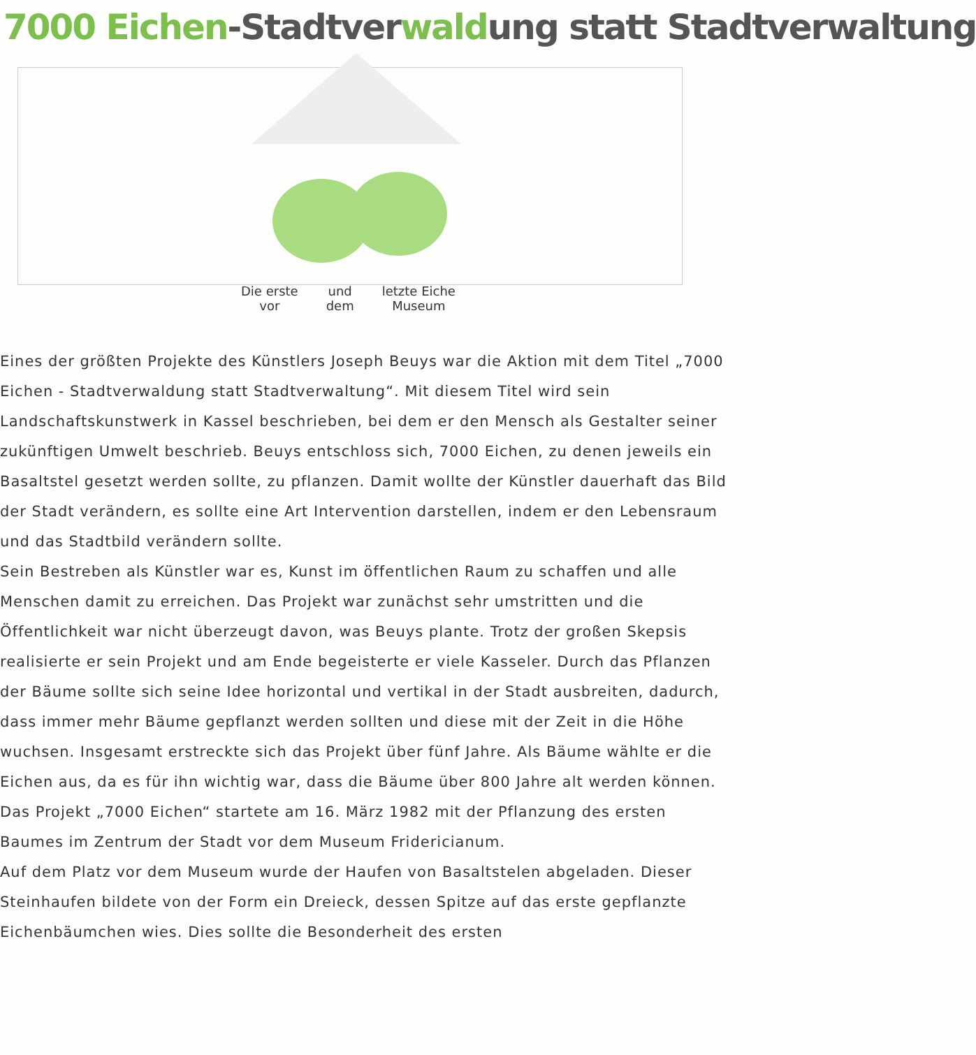7000 Eichen-Stadtverwaldung statt Stadtverwaltung
Die erste
vor
und
dem
letzte Eiche
Museum
Eines der größten Projekte des Künstlers Joseph Beuys war die Aktion mit dem Titel „7000 Eichen - Stadtverwaldung statt Stadtverwaltung“. Mit diesem Titel wird sein Landschaftskunstwerk in Kassel beschrieben, bei dem er den Mensch als Gestalter seiner zukünftigen Umwelt beschrieb. Beuys entschloss sich, 7000 Eichen, zu denen jeweils ein Basaltstel gesetzt werden sollte, zu pflanzen. Damit wollte der Künstler dauerhaft das Bild der Stadt verändern, es sollte eine Art Intervention darstellen, indem er den Lebensraum und das Stadtbild verändern sollte.
Sein Bestreben als Künstler war es, Kunst im öffentlichen Raum zu schaffen und alle Menschen damit zu erreichen. Das Projekt war zunächst sehr umstritten und die Öffentlichkeit war nicht überzeugt davon, was Beuys plante. Trotz der großen Skepsis realisierte er sein Projekt und am Ende begeisterte er viele Kasseler. Durch das Pflanzen der Bäume sollte sich seine Idee horizontal und vertikal in der Stadt ausbreiten, dadurch, dass immer mehr Bäume gepflanzt werden sollten und diese mit der Zeit in die Höhe wuchsen. Insgesamt erstreckte sich das Projekt über fünf Jahre. Als Bäume wählte er die Eichen aus, da es für ihn wichtig war, dass die Bäume über 800 Jahre alt werden können.
Das Projekt „7000 Eichen“ startete am 16. März 1982 mit der Pflanzung des ersten Baumes im Zentrum der Stadt vor dem Museum Fridericianum.
Auf dem Platz vor dem Museum wurde der Haufen von Basaltstelen abgeladen. Dieser Steinhaufen bildete von der Form ein Dreieck, dessen Spitze auf das erste gepflanzte Eichenbäumchen wies. Dies sollte die Besonderheit des ersten